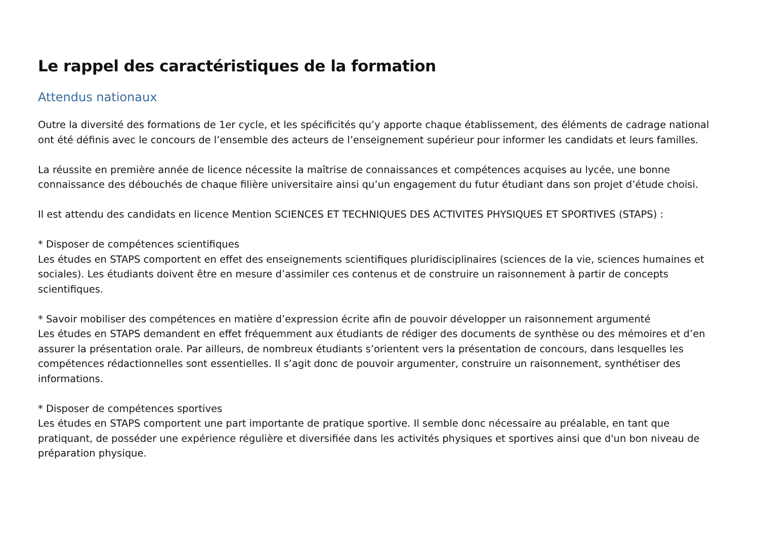Le rappel des caractéristiques de la formation
Attendus nationaux
Outre la diversité des formations de 1er cycle, et les spécificités qu’y apporte chaque établissement, des éléments de cadrage national ont été définis avec le concours de l’ensemble des acteurs de l’enseignement supérieur pour informer les candidats et leurs familles.
La réussite en première année de licence nécessite la maîtrise de connaissances et compétences acquises au lycée, une bonne connaissance des débouchés de chaque filière universitaire ainsi qu’un engagement du futur étudiant dans son projet d’étude choisi.
Il est attendu des candidats en licence Mention SCIENCES ET TECHNIQUES DES ACTIVITES PHYSIQUES ET SPORTIVES (STAPS) :
* Disposer de compétences scientifiques
Les études en STAPS comportent en effet des enseignements scientifiques pluridisciplinaires (sciences de la vie, sciences humaines et sociales). Les étudiants doivent être en mesure d’assimiler ces contenus et de construire un raisonnement à partir de concepts scientifiques.
* Savoir mobiliser des compétences en matière d’expression écrite afin de pouvoir développer un raisonnement argumenté
Les études en STAPS demandent en effet fréquemment aux étudiants de rédiger des documents de synthèse ou des mémoires et d’en assurer la présentation orale. Par ailleurs, de nombreux étudiants s’orientent vers la présentation de concours, dans lesquelles les compétences rédactionnelles sont essentielles. Il s’agit donc de pouvoir argumenter, construire un raisonnement, synthétiser des informations.
* Disposer de compétences sportives
Les études en STAPS comportent une part importante de pratique sportive. Il semble donc nécessaire au préalable, en tant que pratiquant, de posséder une expérience régulière et diversifiée dans les activités physiques et sportives ainsi que d'un bon niveau de préparation physique.